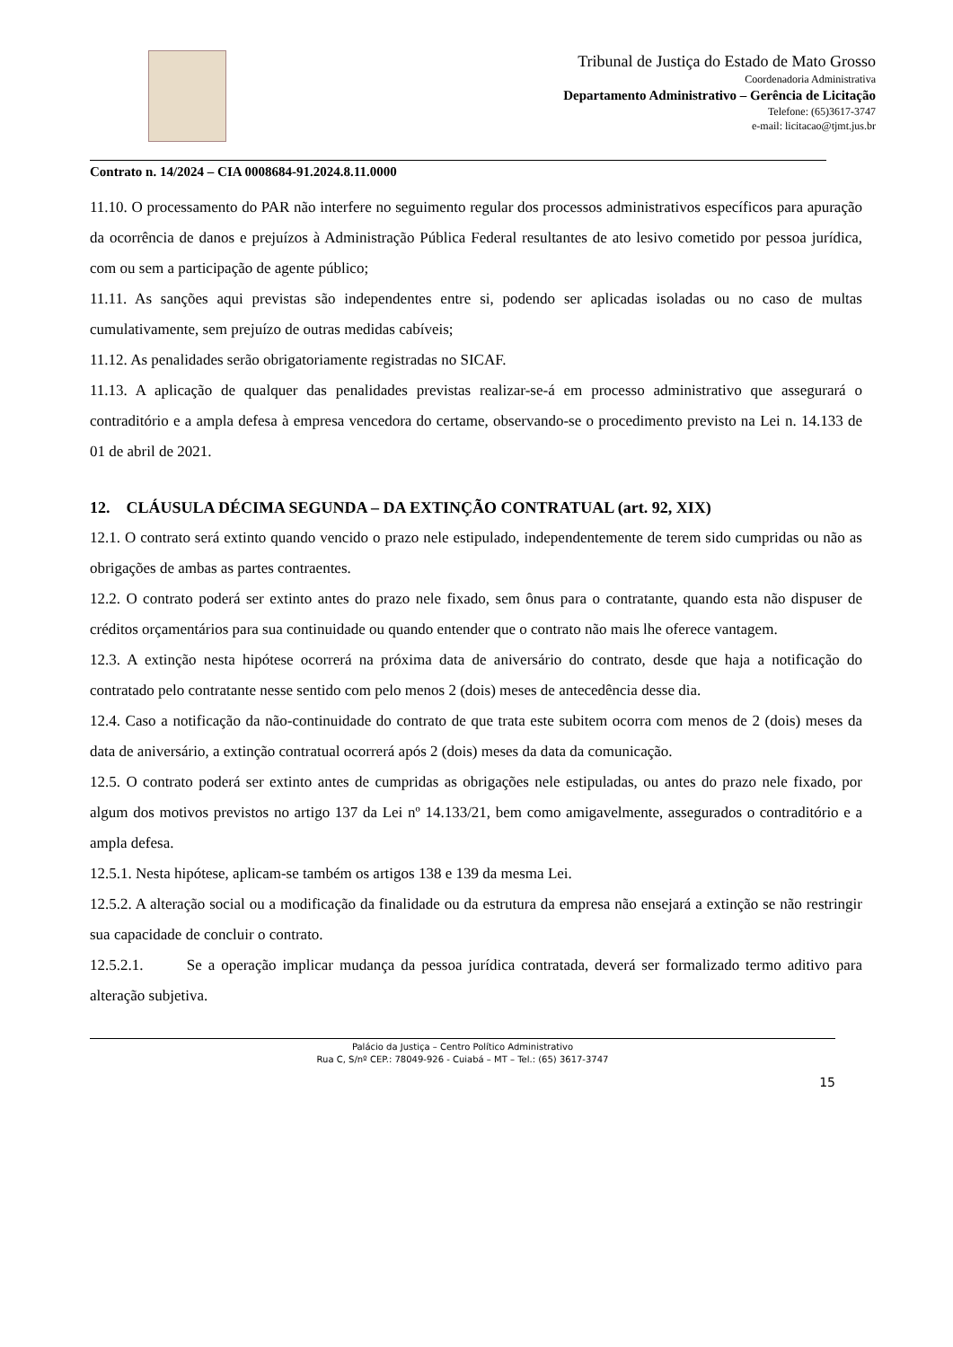Tribunal de Justiça do Estado de Mato Grosso
Coordenadoria Administrativa
Departamento Administrativo – Gerência de Licitação
Telefone: (65)3617-3747
e-mail: licitacao@tjmt.jus.br
Contrato n. 14/2024 – CIA 0008684-91.2024.8.11.0000
11.10. O processamento do PAR não interfere no seguimento regular dos processos administrativos específicos para apuração da ocorrência de danos e prejuízos à Administração Pública Federal resultantes de ato lesivo cometido por pessoa jurídica, com ou sem a participação de agente público;
11.11. As sanções aqui previstas são independentes entre si, podendo ser aplicadas isoladas ou no caso de multas cumulativamente, sem prejuízo de outras medidas cabíveis;
11.12. As penalidades serão obrigatoriamente registradas no SICAF.
11.13. A aplicação de qualquer das penalidades previstas realizar-se-á em processo administrativo que assegurará o contraditório e a ampla defesa à empresa vencedora do certame, observando-se o procedimento previsto na Lei n. 14.133 de 01 de abril de 2021.
12. CLÁUSULA DÉCIMA SEGUNDA – DA EXTINÇÃO CONTRATUAL (art. 92, XIX)
12.1. O contrato será extinto quando vencido o prazo nele estipulado, independentemente de terem sido cumpridas ou não as obrigações de ambas as partes contraentes.
12.2. O contrato poderá ser extinto antes do prazo nele fixado, sem ônus para o contratante, quando esta não dispuser de créditos orçamentários para sua continuidade ou quando entender que o contrato não mais lhe oferece vantagem.
12.3. A extinção nesta hipótese ocorrerá na próxima data de aniversário do contrato, desde que haja a notificação do contratado pelo contratante nesse sentido com pelo menos 2 (dois) meses de antecedência desse dia.
12.4. Caso a notificação da não-continuidade do contrato de que trata este subitem ocorra com menos de 2 (dois) meses da data de aniversário, a extinção contratual ocorrerá após 2 (dois) meses da data da comunicação.
12.5. O contrato poderá ser extinto antes de cumpridas as obrigações nele estipuladas, ou antes do prazo nele fixado, por algum dos motivos previstos no artigo 137 da Lei nº 14.133/21, bem como amigavelmente, assegurados o contraditório e a ampla defesa.
12.5.1. Nesta hipótese, aplicam-se também os artigos 138 e 139 da mesma Lei.
12.5.2. A alteração social ou a modificação da finalidade ou da estrutura da empresa não ensejará a extinção se não restringir sua capacidade de concluir o contrato.
12.5.2.1. Se a operação implicar mudança da pessoa jurídica contratada, deverá ser formalizado termo aditivo para alteração subjetiva.
Palácio da Justiça – Centro Político Administrativo
Rua C, S/nº CEP.: 78049-926 - Cuiabá – MT – Tel.: (65) 3617-3747
15